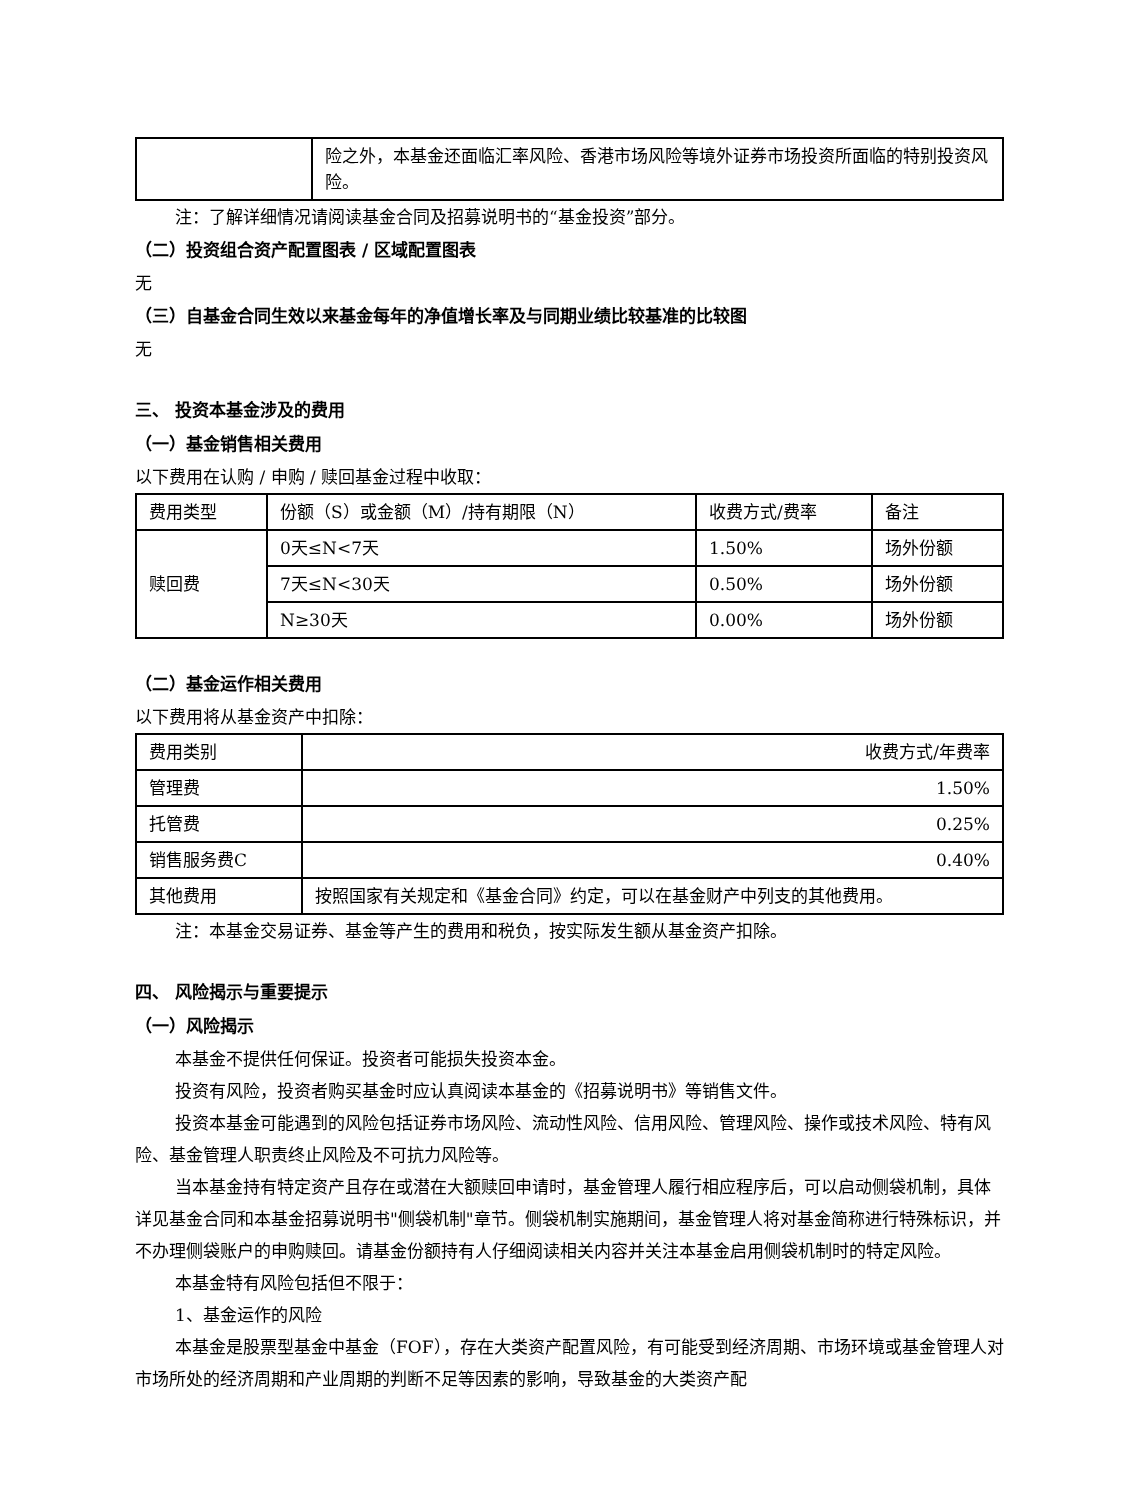| | 险之外，本基金还面临汇率风险、香港市场风险等境外证券市场投资所面临的特别投资风险。 |
注：了解详细情况请阅读基金合同及招募说明书的“基金投资”部分。
（二）投资组合资产配置图表 / 区域配置图表
无
（三）自基金合同生效以来基金每年的净值增长率及与同期业绩比较基准的比较图
无
三、 投资本基金涉及的费用
（一）基金销售相关费用
以下费用在认购 / 申购 / 赎回基金过程中收取：
| 费用类型 | 份额（S）或金额（M）/持有期限（N） | 收费方式/费率 | 备注 |
| --- | --- | --- | --- |
| 赎回费 | 0天≤N<7天 | 1.50% | 场外份额 |
| | 7天≤N<30天 | 0.50% | 场外份额 |
| | N≥30天 | 0.00% | 场外份额 |
（二）基金运作相关费用
以下费用将从基金资产中扣除：
| 费用类别 | 收费方式/年费率 |
| 管理费 | 1.50% |
| 托管费 | 0.25% |
| 销售服务费C | 0.40% |
| 其他费用 | 按照国家有关规定和《基金合同》约定，可以在基金财产中列支的其他费用。 |
注：本基金交易证券、基金等产生的费用和税负，按实际发生额从基金资产扣除。
四、 风险揭示与重要提示
（一）风险揭示
本基金不提供任何保证。投资者可能损失投资本金。
投资有风险，投资者购买基金时应认真阅读本基金的《招募说明书》等销售文件。
投资本基金可能遇到的风险包括证券市场风险、流动性风险、信用风险、管理风险、操作或技术风险、特有风险、基金管理人职责终止风险及不可抗力风险等。
当本基金持有特定资产且存在或潜在大额赎回申请时，基金管理人履行相应程序后，可以启动侧袋机制，具体详见基金合同和本基金招募说明书"侧袋机制"章节。侧袋机制实施期间，基金管理人将对基金简称进行特殊标识，并不办理侧袋账户的申购赎回。请基金份额持有人仔细阅读相关内容并关注本基金启用侧袋机制时的特定风险。
本基金特有风险包括但不限于：
1、基金运作的风险
本基金是股票型基金中基金（FOF），存在大类资产配置风险，有可能受到经济周期、市场环境或基金管理人对市场所处的经济周期和产业周期的判断不足等因素的影响，导致基金的大类资产配